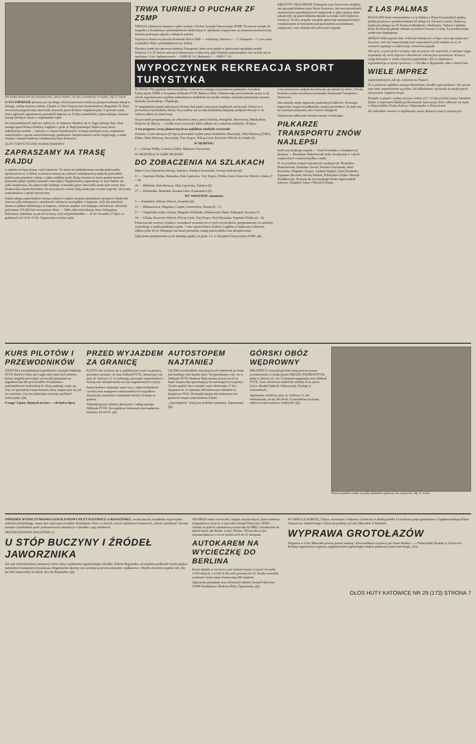Nie trzeba koniecznie być posiadaczem „lancii-stratos", by móc uczestniczyć w rajdzie. Zdj. X. Góral
O TEJ IMPREZIE piszemy po raz drugi, chociaż pierwszy termin jej przeprowadzenia minął w ubiegłą, wolną od pracy sobotę. Chodzi o I Zlot Turystyczno-Samochodowy Rogoźnik-78. Rajd ten został przygotowany niezwykle starannie przez Komitet Organizacyjny. Z powodu małej ilości zgłoszeń organizatorzy przenieśli imprezę na 30 lipca (niedziela), wprowadzając zarazem szereg istotnych zmian w regulaminie rajdu.
Do najważniejszych zaliczyć należy to, że impreza odbędzie się w ciągu jednego dnia. Start nastąpi sprzed Pałacu Kultury Zagłębia o godz. 8. Rajd przebiegać będzie trasą, która zakodowana została ... stnictwo w czterech konkursach: na temat przebytej trasy, znajomości samochodów i sportu samochodowego, problemów bezpieczeństwa ruchu drogowego, a także wiedzy o historii budowy i eksploatacji Huty Katowice.
ZLOT TURYSTYCZNO-SAMOCHODOWY
ZAPRASZAMY NA TRASĘ RAJDU
w zapisie nawigacyjnym, czyli itinererze. Na trasie tej zlokalizowana została jedna próba sprawnościowa, w której uczestnicy muszą się wykazać umiejętnością omijania przeszkód, parkowania przodem i tyłem, a także szybkiej jazdy. Będą również na trasie punkty kontroli przejazdu (pkp) i punkty kontroli czasu (pkc). Organizatorzy zapewniają, że trasa będzie nie tylko bezpieczna, ale poprowadzi każdego uczestnika przez niezwykle atrakcyjne tereny Jury Krakowsko-Częstochowskiej. Na zwycięzców czekać będą atrakcyjne i cenne nagrody: akcesoria samochodowe i sprzęt turystyczny.
Każda załoga samochodowa biorąca udział w rajdzie otrzyma pamiątkowe proporce i breloczki. Jeszcze tylko informacja o możliwości zdobycia szczegółów o imprezie. Jeśli nie natraficie akurat na plakat reklamujący tę imprezę, możecie uzyskać wyczerpujące informacje, dzwoniąc pod numer 255-605 lub wewnętrzny Huty — 5490, albo odwiedzając biuro Delegatury. Informacje udzielane są już od wczoraj, czyli od poniedziałku — aż do czwartku 27 lipca, w godzinach od 14 do 15.30. Zapraszamy na trasę rajdu.
TRWA TURNIEJ O PUCHAR ZF ZSMP
TRWAJĄ eliminacje turnieju w piłce nożnej o Puchar Zarządu Fabrycznego ZSMP. Na starcie stanęło 20 zespołów z Kombinatu i przedsiębiorstw budowlanych. Spotkania rozgrywane są systemem pucharowym, drużyna pokonana odpada z dalszych startów.
Najwięcej drużyn wystawiła Komenda Hufca OHP — 4 drużyny, Surowce — 3, Transport — 3, zaś reszta wydziałów Huty i przedsiębiorstw po jednej.
Obrońcą tytułu jest pierwsza drużyna Transportu, która zwyciężyła w pierwszym spotkaniu zespół Stalowni 1:0. W innych meczach odnotowano walkowery, gdyż drużyny przeciwników nie stawiły się na spotkania. I tak: Aglomerownia — OHP-III 3:0, Budostal-1 — OHP-V 3:0.
DRUŻYNY PIŁKARSKIE Transportu oraz Surowców mogłyby dać początek klubowi przy Hucie Katowice, tak nam powiedzieli obserwatorzy spartakiadowych rozgrywek w piłce nożnej, które zakończyły się przed kilkoma dniami na boisku GKS Dąbrowa Górnicza. Te dwa zespoły wyraźnie górowały umiejętnościami i wyszkoleniem technicznym nad pozostałymi uczestnikami rozgrywek, i one właśnie zdecydowanie wygrały
WYPOCZYNEK REKREACJA SPORT TURYSTYKA
W ZESZŁYM tygodniu informowaliśmy o zawarciu cennego porozumienia pomiędzy Zarządem Fabrycznym ZSMP a Zarządem Oddziału PTTK Budowy Huty. Efektem tego porozumienia są już w tej chwili organizowane wspólnie jednodniowe niedzielne wycieczki wiodące najatrakcyjniejszymi trasami Beskidu Żywieckiego i Śląskiego.
W uzupełnieniu tamtej informacji chcemy dziś podać trasy poszczególnych wycieczek. Ułatwi to z pewnością Czytelnikom, którzy chcą wybrać się na taką niedzielną eskapadę, podjęcie decyzji co do wyboru takiej czy innej trasy.
Na początek przypomnijmy, że z Rycerki Górnej, przez Kolonię, Przegibek, Rycerzową, Młodą Horę, Hutyrów do Rajczy — wiodła trasa wycieczki, która odbyła się w minioną niedzielę, 16 lipca.
A oto program i trasy planowanych na najbliższe niedziele wycieczek:
Ostatnia w tym miesiącu (30 lipca) prowadzić będzie przez Korbielów, Buczynkę, Halę Miziową (Żółte), Pilsko, Halę Miziową, Szczawinę, Trzy Kopce, Wilczą Groń, Krawców Wierch do Glinki (6).
W SIERPNIU:
6 — Zawoja Widły, Czatoża (Żółte), Markowe Szczawiny,
W NIEDZIELĘ W GÓRY BESKIDU
DO ZOBACZENIA NA SZLAKACH
Babia Góra (Tatemicką Percią), Sokolica, Przełęcz Krowiarki, Zawoja Policzne (9).
13 — Sopotnia Wielka, Romanka, Hala Lipowska, Trzy Kopce, Wielka Groń, Krawców Wierch, Glinka (7—8).
20 — Milówka, Hala Boracza, Hala Lipowska, Żabnica (6).
27 — Kubalonka, Beskidek, Barania Góra, Kamesznica (6).
WE WRZEŚNIU natomiast:
3 — Koniaków, Sołowy Wierch, Zwardoń (6).
10 — Mikuszowice, Magurka, Czupel, Czernichów, Prosna (6—7).
17 — Węgierska Górka, Glinne, Magurka Wiślańska, Malinowska Skała, Salmopol, Szczyrk (7).
24 — Glinka, Krawców Wierch, Wilczy Groń, Trzy Kopce, Hala Rysianka, Sopotnia Wielka (6—9).
Ponieważ nie wszyscy wiedzą o warunkach uczestnictwa w tych wycieczkach, przypominamy, że autokary wyjeżdżają w każdą niedzielę o godz. 7 rano sprzed Pałacu Kultury Zagłębia w Dąbrowie Górniczej. Opłata tylko 29 zł. Obejmuje ona koszt przejazdu, usługi przewodnika oraz ubezpieczenie.
Zgłoszenia przyjmowane są do każdego piątku, do godz. 13, w Zarządzie Fabrycznym ZSMP. (jk)
Losy mistrzostwa jednak decydowały się niemal do końca. Trwała bowiem zacięta rywalizacja pomiędzy drużynami Transportu i Surowców.
Oba zespoły miały naprawdę znakomitych kibiców. Oceniając tegoroczne rozgrywki piłkarskie, można powiedzieć, że stały one na wyższym poziomie, niż w latach ubiegłych.
Najlepszym piłkarzem turnieju uznany został napa-
PIŁKARZE TRANSPORTU ZNÓW NAJLEPSI
stnik zwycięskiego zespołu — Józef Kośmider, a bramkarz tej drużyny — Bronisław Małachowski tylko dwukrotnie w całych rozgrywkach wyjmował piłkę z siatki.
W zwycięskim zespole najczęściej występowali: Bronisław Małachowski, Stanisław Szwed, Wiesław Kucharski, Józef Kowalski, Zbigniew Kurpas, Andrzej Stępień, Józef Kośmider, Zygmunt Skwarek, Maciej Maślak, Władysław Ziejka i Henryk Śmiałkowski. Drużynę do zwycięskiego finału doprowadzili trenerzy: Zbigniew Janas i Wojciech Krupa.
Z LAS PALMAS
KILKA DNI temu otrzymaliśmy z Las Palmas z Wysp Kanaryjskich piękną kartkę pocztową z pozdrowieniami od załogi s/y Zawisza Czarny. Nadawcą kartki jest delegat na XI Festiwal Młodzieży i Studentów, Tadeusz Lipiński, który do Hawany płynie właśnie na jachcie Zawisza Czarny. Za pozdrowienia serdecznie dziękujemy.
MINĘŁO kilka tygodni lata. Jedni już kończą swe urlopy i wracają wypoczęci do pracy, inni zaś rozpoczynają letni wypoczynek, pełni nadziei na to, że wreszcie zapanuje w całym kraju słoneczna pogoda.
Dla tych, co powrócili z urlopów, lub też jeszcze nie wyjechali, w dalszym ciągu organizuje się wiele imprez o charakterze rekreacyjno-sportowym. Wszyscy mogą korzystać w wolne od pracy popołudnia i dni ze znakomicie wyposażonego w sprzęt sportowy — Ośrodka w Rogoźniku, albo z innych baz
WIELE IMPREZ
wypoczynkowych, jak np. z akwenu na Pogorii.
To te położone najbliżej naszego Kombinatu ośrodki wypoczynkowe. Ale oprócz tego stale organizowane są jedno- lub kilkudniowe wycieczki do atrakcyjnych turystycznie regionów kraju.
Ponadto w piątek i wolną od pracy sobotę (21 i 22 lipca) kilka tysięcy hutników będzie w imprezach Śląskiego Karnawału Lipcowego, które odbywać się będą w Wojewódzkim Parku Kultury i Wypoczynku w Katowicach.
Nie zabraknie również w najbliższym czasie dalszych emocji sportowych.
KURS PILOTÓW I PRZEWODNIKÓW
JEDNYM z poważniejszych problemów Zarządu Oddziału PTTK Budowy Huty jest ciągle zbyt mała ilość pilotów, którzy mogliby prowadzić wycieczki krajoznawcze organizowane dla pracowników Kombinatu i przedsiębiorstw budowlanych. Dużą nadzieję wiąże się więc ze specjalistycznym kursem, który rozpoczyna się już we wrześniu. Czy ten jeden kurs rozwiąże problem? Zobaczymy. (jk)
Uwaga! Zapisy chętnych na kurs — do końca lipca.
PRZED WYJAZDEM ZA GRANICĘ
KAŻDY, kto wybiera się w najbliższym czasie za granicę, powinien wiedzieć, że nasz Oddział PTTK, mieszczący się przy ul. Sadowej 11 w Gołonogu, prowadzi samochodowe i turystyczne ubezpieczenia na czas zagranicznych wojaży.
Samochodowe obejmuje: auto-casco, odpowiedzialność cywilną oraz następstwa nieszczęśliwych wypadków; turystyczne natomiast: ewentualne koszty leczenia za granicą.
Wyjeżdżającym radzimy skorzystać z usług naszego Oddziału PTTK. Szczegółowe informacje pod numerem telefonu: 64-24-45. (jk)
AUTOSTOPEM NAJTANIEJ
LICZBA zwolenników autostopowych wędrówek po kraju jest każdego roku bardzo duża. Przypominamy więc, że w Oddziale PTTK Budowy Huty można jeszcze za 62 zł kupić książeczkę uprawniającą do autostopowej wyprawy. Trzeba spełnić dwa warunki: mieć ukończone 17 lat i dysponować co najmniej 300-złotowym wkładem na książeczce PKO. Do każdej książeczki dodawana jest gratisowo mapa samochodowa Polski.
„Autostopowy" urlop jest podobno najtańszy. Zapraszamy. (jk)
GÓRSKI OBÓZ WĘDROWNY
MIŁOŚNICY turystyki górskiej mają jeszcze szansę uczestniczenia w atrakcyjnym OBOZIE WĘDROWNYM, który w dniach od 1 do 14 sierpnia organizuje nasz Oddział PTTK. Trasa obozowej wędrówki wiedzie m.in. przez Gorce, Beskid Sądecki i Bieszczady. Noclegi w schroniskach.
Zgłoszenia: osobiście przy ul. Sadowej 11, lub telefonicznie, nr tel. 64-24-45. Uczestnikom życzymy miłych wrażeń podczas wędrówki. (jk)
Przed wyjazdem trzeba wszystko dokładnie spakować do ciężarówki. Zdj. X. Góral
OŚRODEK WYPOCZYNKOWO-SZKOLENIOWY HUTY KATOWICE w ROGOŹNIKU, zwany inaczej ośrodkiem wypoczynku sobotnio-niedzielnego, znany jest części pracowników Kombinatu. Dziś i w dwóch, trzech najbliższych numerach „Głosu" przekażać chcemy naszym Czytelnikom garść podstawowych informacji o Ośrodku i jego obiektach.
PRZEDSTAWIAMY ROGOŹNIK (1)
U STÓP BUCZYNY I ŹRÓDEŁ JAWORZNIKA
Już sam tytuł dzisiejszej informacji mówi dużo o położeniu rogoźnickiego Ośrodka. Walory Rogoźnika, szczególnie podkreślić trzeba piękno naturalnych kompozycji krajobrazu. Rogoźnickie akweny nie zawiodą na pewno amatorów wędkarstwa. Obydwa bowiem są pełne ryb. Ale już dziś zapraszamy na dzień, dwa do Rogoźnika. (jk)
SPOŚRÓD wielu wycieczek i imprez turystycznych, które zamierza zorganizować jeszcze w tym roku Zarząd Fabryczny ZSMP — chcemy tu polecić autokarową wycieczkę do NRD, a konkretnie do takich miast, jak Berlin, Lotha, Drezno. Wycieczka ta jest trzynastodniowa, a trwać będzie od 9 do 21 listopada.
AUTOKAREM NA WYCIECZKĘ DO BERLINA
Koszt udziału w wycieczce jest zróżnicowany i wynosi od osoby 3.510 złotych, o 4.120 zł dla osób powyżej lat 30. Każdy uczestnik wymienić może sumę równowartą 260 markom.
Zgłoszenia przyjmuje oraz informacji udziela Zarząd Fabryczny ZSMP Kombinatu i Budowy Huty. Zapraszamy. (jk)
W UBIEGŁĄ SOBOTĘ, 8 lipca, wyruszyła z Dąbrowy Górniczej w daleką podróż 13-osobowa grupa grotołazów z Zagłębiowskiego Klubu Taternictwa Jaskiniowego. Celem tej podróży są Góry Bihorskie w Rumunii.
WYPRAWA GROTOŁAZÓW
Wyprawa w Góry Bihorskie potrwa prawie miesiąc. Kierownikiem wyprawy jest Józef Bródny — z Politechniki Śląskiej w Gliwicach. Kolejną zagraniczną wyprawą zagłębiowskich speleologów będzie penetracja krasu tureckiego. (Xa)
GŁOS HUTY KATOWICE NR 29 (173) STRONA 7